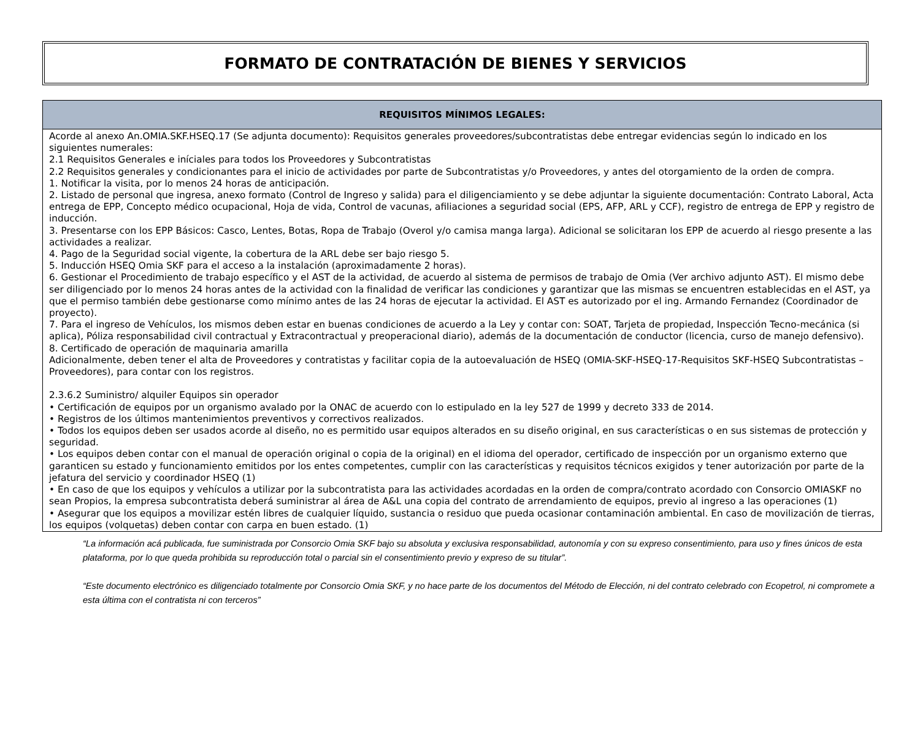FORMATO DE CONTRATACIÓN DE BIENES Y SERVICIOS
| REQUISITOS MÍNIMOS LEGALES: |
| --- |
| Acorde al anexo An.OMIA.SKF.HSEQ.17 (Se adjunta documento): Requisitos generales proveedores/subcontratistas debe entregar evidencias según lo indicado en los siguientes numerales: 2.1 Requisitos Generales e iníciales para todos los Proveedores y Subcontratistas 2.2 Requisitos generales y condicionantes para el inicio de actividades por parte de Subcontratistas y/o Proveedores, y antes del otorgamiento de la orden de compra. 1. Notificar la visita, por lo menos 24 horas de anticipación. 2. Listado de personal que ingresa, anexo formato (Control de Ingreso y salida) para el diligenciamiento y se debe adjuntar la siguiente documentación: Contrato Laboral, Acta entrega de EPP, Concepto médico ocupacional, Hoja de vida, Control de vacunas, afiliaciones a seguridad social (EPS, AFP, ARL y CCF), registro de entrega de EPP y registro de inducción. 3. Presentarse con los EPP Básicos: Casco, Lentes, Botas, Ropa de Trabajo (Overol y/o camisa manga larga). Adicional se solicitaran los EPP de acuerdo al riesgo presente a las actividades a realizar. 4. Pago de la Seguridad social vigente, la cobertura de la ARL debe ser bajo riesgo 5. 5. Inducción HSEQ Omia SKF para el acceso a la instalación (aproximadamente 2 horas). 6. Gestionar el Procedimiento de trabajo específico y el AST de la actividad, de acuerdo al sistema de permisos de trabajo de Omia (Ver archivo adjunto AST). El mismo debe ser diligenciado por lo menos 24 horas antes de la actividad con la finalidad de verificar las condiciones y garantizar que las mismas se encuentren establecidas en el AST, ya que el permiso también debe gestionarse como mínimo antes de las 24 horas de ejecutar la actividad. El AST es autorizado por el ing. Armando Fernandez (Coordinador de proyecto). 7. Para el ingreso de Vehículos, los mismos deben estar en buenas condiciones de acuerdo a la Ley y contar con: SOAT, Tarjeta de propiedad, Inspección Tecno-mecánica (si aplica), Póliza responsabilidad civil contractual y Extracontractual y preoperacional diario), además de la documentación de conductor (licencia, curso de manejo defensivo). 8. Certificado de operación de maquinaria amarilla Adicionalmente, deben tener el alta de Proveedores y contratistas y facilitar copia de la autoevaluación de HSEQ (OMIA-SKF-HSEQ-17-Requisitos SKF-HSEQ Subcontratistas – Proveedores), para contar con los registros. 2.3.6.2 Suministro/ alquiler Equipos sin operador • Certificación de equipos por un organismo avalado por la ONAC de acuerdo con lo estipulado en la ley 527 de 1999 y decreto 333 de 2014. • Registros de los últimos mantenimientos preventivos y correctivos realizados. • Todos los equipos deben ser usados acorde al diseño, no es permitido usar equipos alterados en su diseño original, en sus características o en sus sistemas de protección y seguridad. • Los equipos deben contar con el manual de operación original o copia de la original) en el idioma del operador, certificado de inspección por un organismo externo que garanticen su estado y funcionamiento emitidos por los entes competentes, cumplir con las características y requisitos técnicos exigidos y tener autorización por parte de la jefatura del servicio y coordinador HSEQ (1) • En caso de que los equipos y vehículos a utilizar por la subcontratista para las actividades acordadas en la orden de compra/contrato acordado con Consorcio OMIASKF no sean Propios, la empresa subcontratista deberá suministrar al área de A&L una copia del contrato de arrendamiento de equipos, previo al ingreso a las operaciones (1) • Asegurar que los equipos a movilizar estén libres de cualquier líquido, sustancia o residuo que pueda ocasionar contaminación ambiental. En caso de movilización de tierras, los equipos (volquetas) deben contar con carpa en buen estado. (1) |
“La información acá publicada, fue suministrada por Consorcio Omia SKF bajo su absoluta y exclusiva responsabilidad, autonomía y con su expreso consentimiento, para uso y fines únicos de esta plataforma, por lo que queda prohibida su reproducción total o parcial sin el consentimiento previo y expreso de su titular”.
“Este documento electrónico es diligenciado totalmente por Consorcio Omia SKF, y no hace parte de los documentos del Método de Elección, ni del contrato celebrado con Ecopetrol, ni compromete a esta última con el contratista ni con terceros”